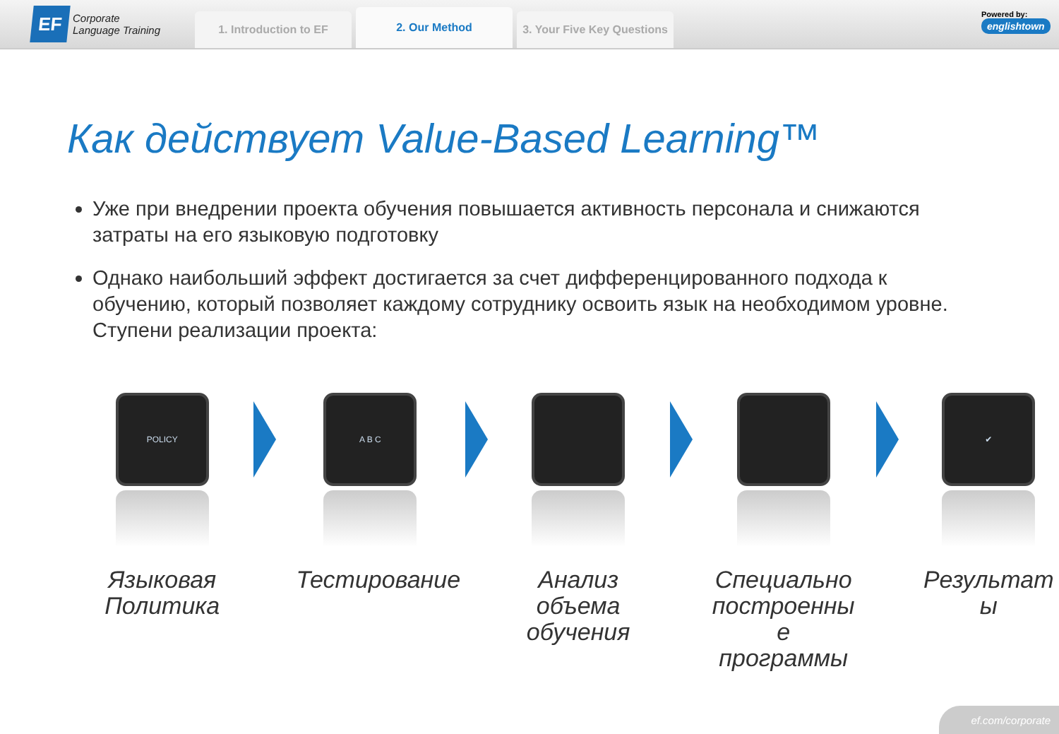EF
Corporate
Language Training
1. Introduction to EF
2. Our Method
3. Your Five Key Questions
Powered by:
englishtown
Как действует Value-Based Learning™
Уже при внедрении проекта обучения повышается активность персонала и снижаются затраты на его языковую подготовку
Однако наибольший эффект достигается за счет дифференцированного подхода к обучению, который позволяет каждому сотруднику освоить язык на необходимом уровне. Ступени реализации проекта:
POLICY
Языковая Политика
A B C
Тестирование
Анализ объема обучения
Специально построенны е программы
✔
Результат ы
ef.com/corporate